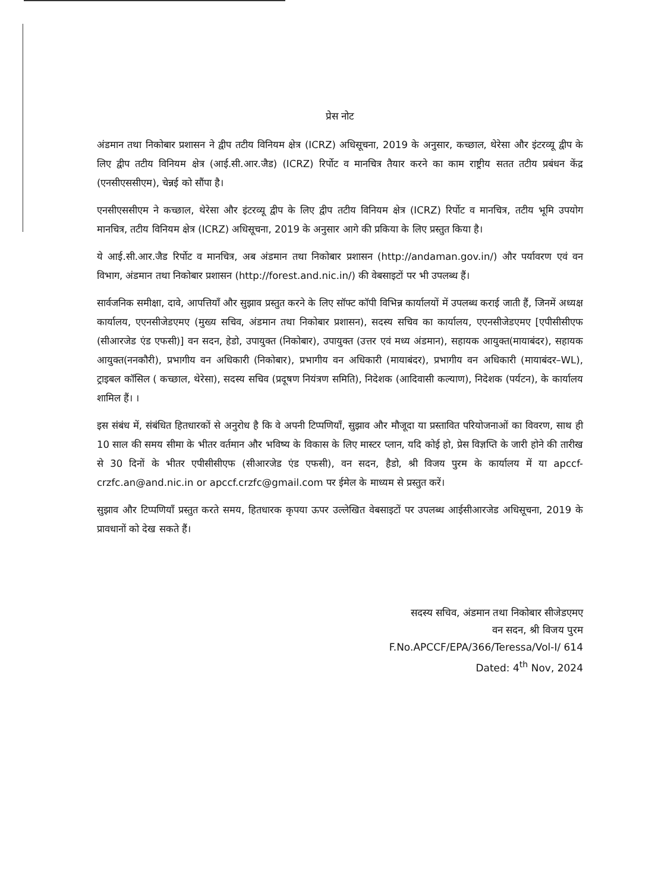प्रेस नोट
अंडमान तथा निकोबार प्रशासन ने द्वीप तटीय विनियम क्षेत्र (ICRZ) अधिसूचना, 2019 के अनुसार, कच्छाल, थेरेसा और इंटरव्यू द्वीप के लिए द्वीप तटीय विनियम क्षेत्र (आई.सी.आर.जैड) (ICRZ) रिर्पोट व मानचित्र तैयार करने का काम राष्ट्रीय सतत तटीय प्रबंधन केंद्र (एनसीएससीएम), चेन्नई को सौंपा है।
एनसीएससीएम ने कच्छाल, थेरेसा और इंटरव्यू द्वीप के लिए द्वीप तटीय विनियम क्षेत्र (ICRZ) रिर्पोट व मानचित्र, तटीय भूमि उपयोग मानचित्र, तटीय विनियम क्षेत्र (ICRZ) अधिसूचना, 2019 के अनुसार आगे की प्रकिया के लिए प्रस्तुत किया है।
ये आई.सी.आर.जैड रिर्पोट व मानचित्र, अब अंडमान तथा निकोबार प्रशासन (http://andaman.gov.in/) और पर्यावरण एवं वन विभाग, अंडमान तथा निकोबार प्रशासन (http://forest.and.nic.in/) की वेबसाइटों पर भी उपलब्ध हैं।
सार्वजनिक समीक्षा, दावे, आपत्तियाँ और सुझाव प्रस्तुत करने के लिए सॉफ्ट कॉपी विभिन्न कार्यालयों में उपलब्ध कराई जाती हैं, जिनमें अध्यक्ष कार्यालय, एएनसीजेडएमए (मुख्य सचिव, अंडमान तथा निकोबार प्रशासन), सदस्य सचिव का कार्यालय, एएनसीजेडएमए [एपीसीसीएफ (सीआरजेड एंड एफसी)] वन सदन, हेडो, उपायुक्त (निकोबार), उपायुक्त (उत्तर एवं मध्य अंडमान), सहायक आयुक्त(मायाबंदर), सहायक आयुक्त(ननकौरी), प्रभागीय वन अधिकारी (निकोबार), प्रभागीय वन अधिकारी (मायाबंदर), प्रभागीय वन अधिकारी (मायाबंदर–WL), ट्राइबल कॉसिल ( कच्छाल, थेरेसा), सदस्य सचिव (प्रदूषण नियंत्रण समिति), निदेशक (आदिवासी कल्याण), निदेशक (पर्यटन), के कार्यालय शामिल हैं। ।
इस संबंध में, संबंधित हितधारकों से अनुरोध है कि वे अपनी टिप्पणियाँ, सुझाव और मौजूदा या प्रस्तावित परियोजनाओं का विवरण, साथ ही 10 साल की समय सीमा के भीतर वर्तमान और भविष्य के विकास के लिए मास्टर प्लान, यदि कोई हो, प्रेस विज्ञप्ति के जारी होने की तारीख से 30 दिनों के भीतर एपीसीसीएफ (सीआरजेड एंड एफसी), वन सदन, हैडो, श्री विजय पुरम के कार्यालय में या apccf-crzfc.an@and.nic.in or apccf.crzfc@gmail.com पर ईमेल के माध्यम से प्रस्तुत करें।
सुझाव और टिप्पणियाँ प्रस्तुत करते समय, हितधारक कृपया ऊपर उल्लेखित वेबसाइटों पर उपलब्ध आईसीआरजेड अधिसूचना, 2019 के प्रावधानों को देख सकते हैं।
सदस्य सचिव, अंडमान तथा निकोबार सीजेडएमए
वन सदन, श्री विजय पुरम
F.No.APCCF/EPA/366/Teressa/Vol-I/ 614
Dated: 4<sup>th</sup> Nov, 2024